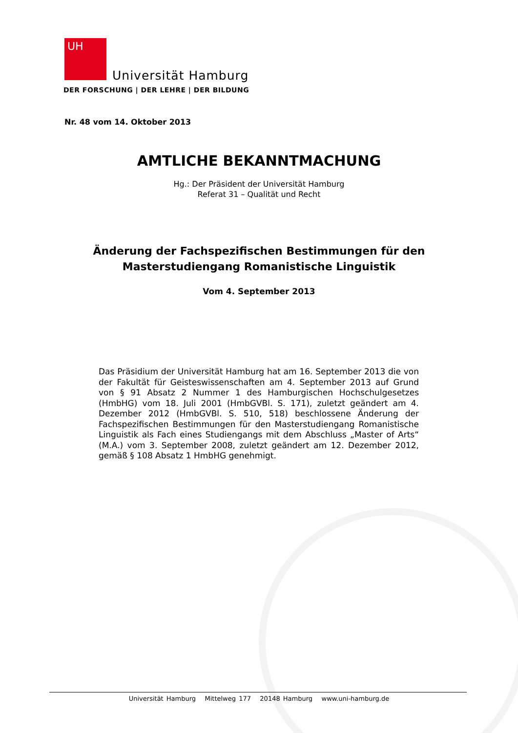UH
Universität Hamburg
DER FORSCHUNG | DER LEHRE | DER BILDUNG
Nr. 48 vom 14. Oktober 2013
AMTLICHE BEKANNTMACHUNG
Hg.: Der Präsident der Universität Hamburg
Referat 31 – Qualität und Recht
Änderung der Fachspezifischen Bestimmungen für den
Masterstudiengang Romanistische Linguistik
Vom 4. September 2013
Das Präsidium der Universität Hamburg hat am 16. September 2013 die von der Fakultät für Geisteswissenschaften am 4. September 2013 auf Grund von § 91 Absatz 2 Nummer 1 des Hamburgischen Hochschulgesetzes (HmbHG) vom 18. Juli 2001 (HmbGVBl. S. 171), zuletzt geändert am 4. Dezember 2012 (HmbGVBl. S. 510, 518) beschlossene Änderung der Fachspezifischen Bestimmungen für den Masterstudiengang Romanistische Linguistik als Fach eines Studiengangs mit dem Abschluss „Master of Arts“ (M.A.) vom 3. September 2008, zuletzt geändert am 12. Dezember 2012, gemäß § 108 Absatz 1 HmbHG genehmigt.
Universität Hamburg Mittelweg 177 20148 Hamburg www.uni-hamburg.de